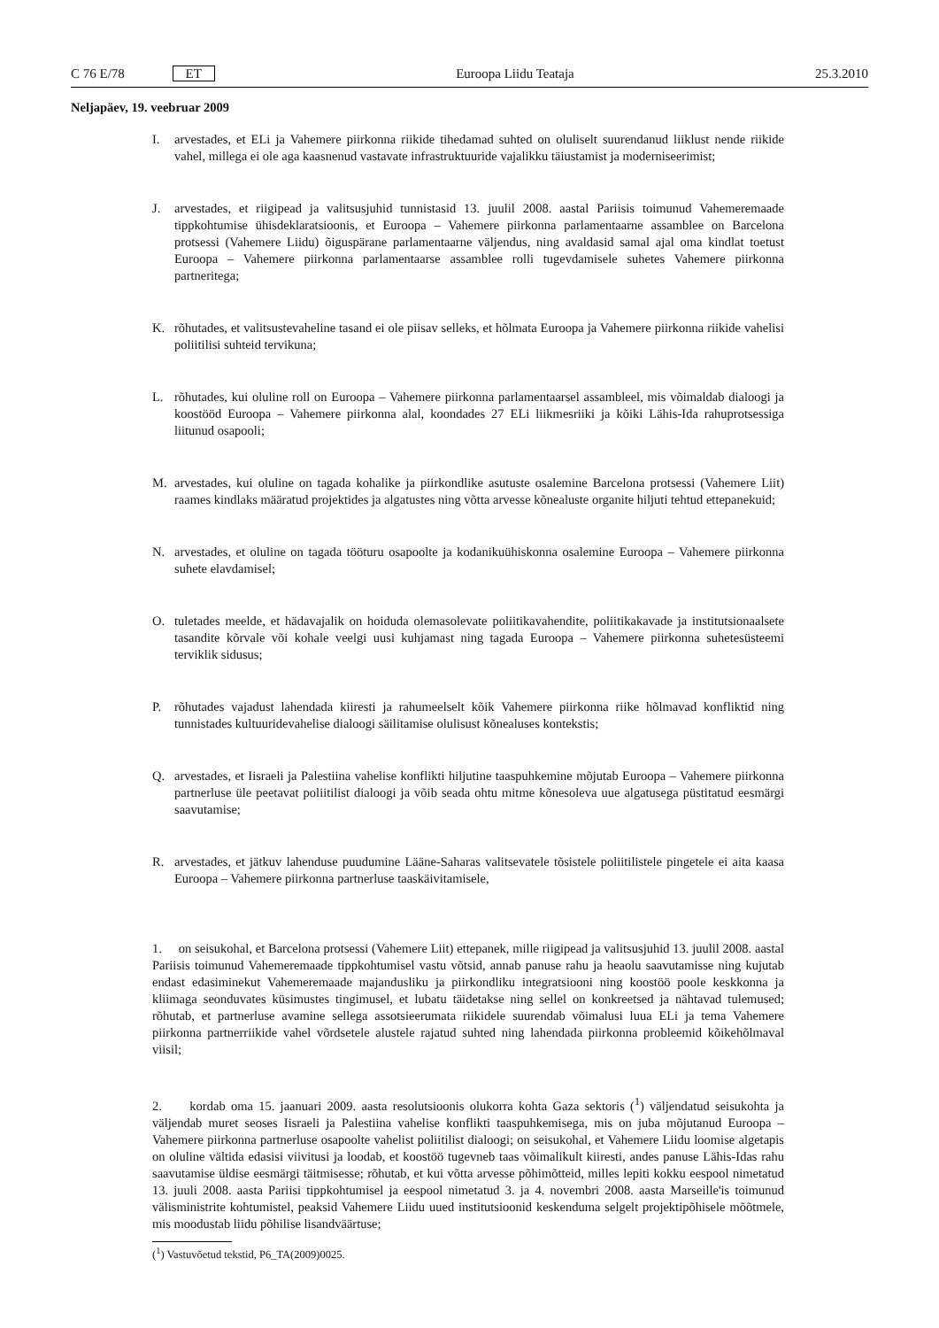C 76 E/78 ET Euroopa Liidu Teataja 25.3.2010
Neljapäev, 19. veebruar 2009
I. arvestades, et ELi ja Vahemere piirkonna riikide tihedamad suhted on oluliselt suurendanud liiklust nende riikide vahel, millega ei ole aga kaasnenud vastavate infrastruktuuride vajalikku täiustamist ja moderniseerimist;
J. arvestades, et riigipead ja valitsusjuhid tunnistasid 13. juulil 2008. aastal Pariisis toimunud Vahemeremaade tippkohtumise ühisdeklaratsioonis, et Euroopa – Vahemere piirkonna parlamentaarne assamblee on Barcelona protsessi (Vahemere Liidu) õiguspärane parlamentaarne väljendus, ning avaldasid samal ajal oma kindlat toetust Euroopa – Vahemere piirkonna parlamentaarse assamblee rolli tugevdamisele suhetes Vahemere piirkonna partneritega;
K. rõhutades, et valitsustevaheline tasand ei ole piisav selleks, et hõlmata Euroopa ja Vahemere piirkonna riikide vahelisi poliitilisi suhteid tervikuna;
L. rõhutades, kui oluline roll on Euroopa – Vahemere piirkonna parlamentaarsel assambleel, mis võimaldab dialoogi ja koostööd Euroopa – Vahemere piirkonna alal, koondades 27 ELi liikmesriiki ja kõiki Lähis-Ida rahuprotsessiga liitunud osapooli;
M. arvestades, kui oluline on tagada kohalike ja piirkondlike asutuste osalemine Barcelona protsessi (Vahemere Liit) raames kindlaks määratud projektides ja algatustes ning võtta arvesse kõnealuste organite hiljuti tehtud ettepanekuid;
N. arvestades, et oluline on tagada tööturu osapoolte ja kodanikuühiskonna osalemine Euroopa – Vahemere piirkonna suhete elavdamisel;
O. tuletades meelde, et hädavajalik on hoiduda olemasolevate poliitikavahendite, poliitikakavade ja institutsionaalsete tasandite kõrvale või kohale veelgi uusi kuhjamast ning tagada Euroopa – Vahemere piirkonna suhetesüsteemi terviklik sidusus;
P. rõhutades vajadust lahendada kiiresti ja rahumeelselt kõik Vahemere piirkonna riike hõlmavad konfliktid ning tunnistades kultuuridevahelise dialoogi säilitamise olulisust kõnealuses kontekstis;
Q. arvestades, et Iisraeli ja Palestiina vahelise konflikti hiljutine taaspuhkemine mõjutab Euroopa – Vahemere piirkonna partnerluse üle peetavat poliitilist dialoogi ja võib seada ohtu mitme kõnesoleva uue algatusega püstitatud eesmärgi saavutamise;
R. arvestades, et jätkuv lahenduse puudumine Lääne-Saharas valitsevatele tõsistele poliitilistele pingetele ei aita kaasa Euroopa – Vahemere piirkonna partnerluse taaskäivitamisele,
1. on seisukohal, et Barcelona protsessi (Vahemere Liit) ettepanek, mille riigipead ja valitsusjuhid 13. juulil 2008. aastal Pariisis toimunud Vahemeremaade tippkohtumisel vastu võtsid, annab panuse rahu ja heaolu saavutamisse ning kujutab endast edasiminekut Vahemeremaade majandusliku ja piirkondliku integratsiooni ning koostöö poole keskkonna ja kliimaga seonduvates küsimustes tingimusel, et lubatu täidetakse ning sellel on konkreetsed ja nähtavad tulemused; rõhutab, et partnerluse avamine sellega assotsieerumata riikidele suurendab võimalusi luua ELi ja tema Vahemere piirkonna partnerriikide vahel võrdsetele alustele rajatud suhted ning lahendada piirkonna probleemid kõikehõlmaval viisil;
2. kordab oma 15. jaanuari 2009. aasta resolutsioonis olukorra kohta Gaza sektoris (<sup>1</sup>) väljendatud seisukohta ja väljendab muret seoses Iisraeli ja Palestiina vahelise konflikti taaspuhkemisega, mis on juba mõjutanud Euroopa – Vahemere piirkonna partnerluse osapoolte vahelist poliitilist dialoogi; on seisukohal, et Vahemere Liidu loomise algetapis on oluline vältida edasisi viivitusi ja loodab, et koostöö tugevneb taas võimalikult kiiresti, andes panuse Lähis-Idas rahu saavutamise üldise eesmärgi täitmisesse; rõhutab, et kui võtta arvesse põhimõtteid, milles lepiti kokku eespool nimetatud 13. juuli 2008. aasta Pariisi tippkohtumisel ja eespool nimetatud 3. ja 4. novembri 2008. aasta Marseille'is toimunud välisministrite kohtumistel, peaksid Vahemere Liidu uued institutsioonid keskenduma selgelt projektipõhisele mõõtmele, mis moodustab liidu põhilise lisandväärtuse;
(<sup>1</sup>) Vastuvõetud tekstid, P6_TA(2009)0025.